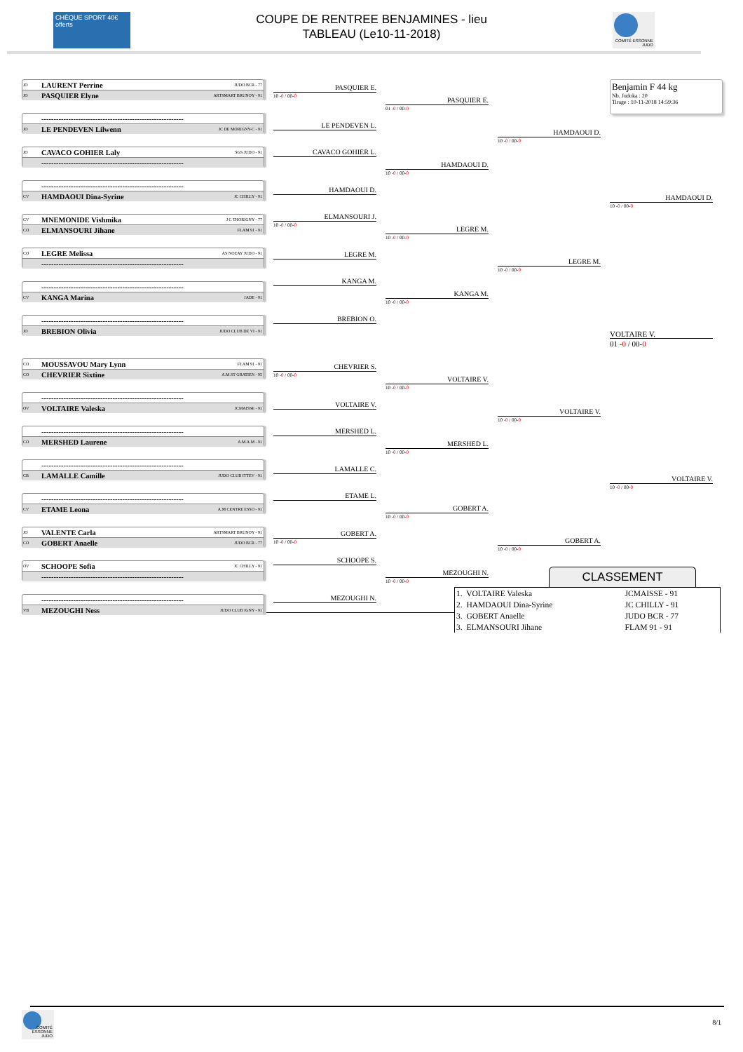CHÈQUE SPORT 40€ offerts
COUPE DE RENTREE BENJAMINES - lieu
TABLEAU (Le10-11-2018)
COMITÉ ESSONNE JUDO
JO LAURENT Perrine JUDO BCR - 77
JO PASQUIER Elyne ARTSMART BRUNOY - 91
----------------------------------------------------------
JO LE PENDEVEN Lilwenn JC DE MORIGNY-C - 91
JO CAVACO GOHIER Laly SGS JUDO - 91
----------------------------------------------------------
----------------------------------------------------------
CV HAMDAOUI Dina-Syrine JC CHILLY - 91
CV MNEMONIDE Vishmika J C THORIGNY - 77
CO ELMANSOURI Jihane FLAM 91 - 91
CO LEGRE Melissa AS NOZAY JUDO - 91
----------------------------------------------------------
----------------------------------------------------------
CV KANGA Marina JADE - 91
----------------------------------------------------------
JO BREBION Olivia JUDO CLUB DE VI - 91
CO MOUSSAVOU Mary Lynn FLAM 91 - 91
CO CHEVRIER Sixtine A.M.ST GRATIEN - 95
----------------------------------------------------------
OV VOLTAIRE Valeska JCMAISSE - 91
----------------------------------------------------------
CO MERSHED Laurene A.M.A.M - 91
----------------------------------------------------------
CB LAMALLE Camille JUDO CLUB ITTEV - 91
----------------------------------------------------------
CV ETAME Leona A.M CENTRE ESSO - 91
JO VALENTE Carla ARTSMART BRUNOY - 91
CO GOBERT Anaelle JUDO BCR - 77
OV SCHOOPE Sofia JC CHILLY - 91
----------------------------------------------------------
----------------------------------------------------------
VB MEZOUGHI Ness JUDO CLUB IGNY - 91
PASQUIER E.
10 -0 / 00-0
LE PENDEVEN L.
CAVACO GOHIER L.
HAMDAOUI D.
ELMANSOURI J.
10 -0 / 00-0
LEGRE M.
KANGA M.
BREBION O.
CHEVRIER S.
10 -0 / 00-0
VOLTAIRE V.
MERSHED L.
LAMALLE C.
ETAME L.
GOBERT A.
10 -0 / 00-0
SCHOOPE S.
MEZOUGHI N.
PASQUIER E.
01 -0 / 00-0
HAMDAOUI D.
10 -0 / 00-0
LEGRE M.
10 -0 / 00-0
KANGA M.
10 -0 / 00-0
VOLTAIRE V.
10 -0 / 00-0
MERSHED L.
10 -0 / 00-0
GOBERT A.
10 -0 / 00-0
MEZOUGHI N.
10 -0 / 00-0
HAMDAOUI D.
10 -0 / 00-0
LEGRE M.
10 -0 / 00-0
VOLTAIRE V.
10 -0 / 00-0
GOBERT A.
10 -0 / 00-0
Benjamin F 44 kg
Nb. Judoka : 20
Tirage : 10-11-2018 14:59:36
HAMDAOUI D.
10 -0 / 00-0
VOLTAIRE V.
01 -0 / 00-0
VOLTAIRE V.
10 -0 / 00-0
CLASSEMENT
| 1. VOLTAIRE Valeska | JCMAISSE - 91 |
| 2. HAMDAOUI Dina-Syrine | JC CHILLY - 91 |
| 3. GOBERT Anaelle | JUDO BCR - 77 |
| 3. ELMANSOURI Jihane | FLAM 91 - 91 |
COMITÉ ESSONNE JUDO
8/1